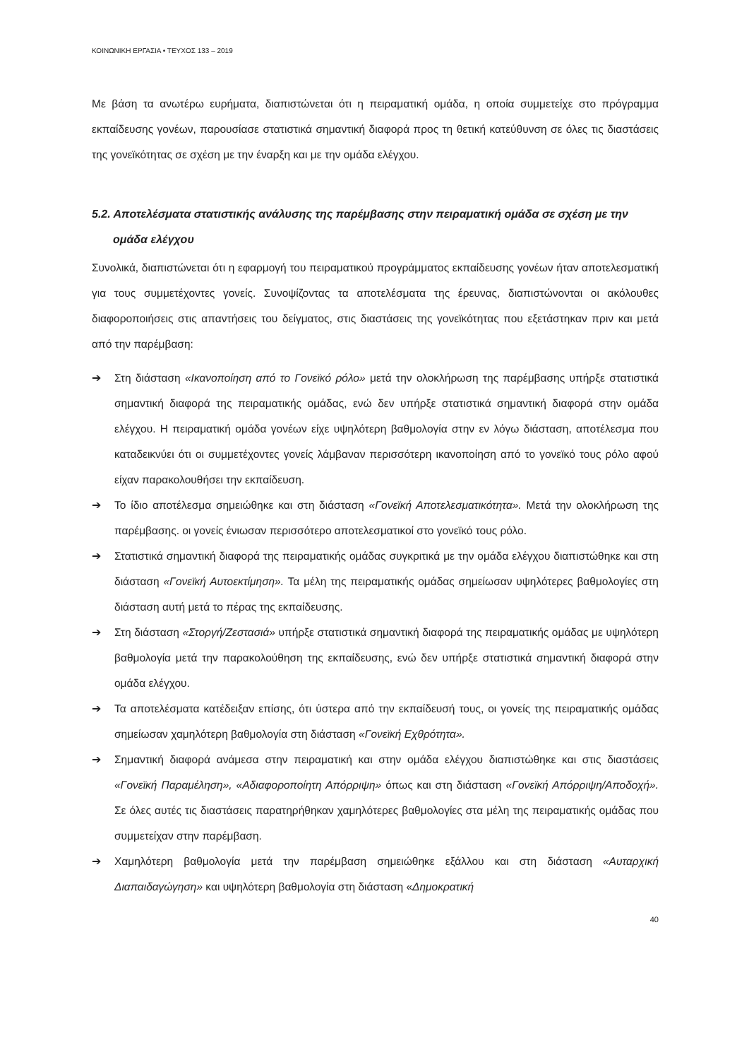ΚΟΙΝΩΝΙΚΗ ΕΡΓΑΣΙΑ • ΤΕΥΧΟΣ 133 – 2019
Με βάση τα ανωτέρω ευρήματα, διαπιστώνεται ότι η πειραματική ομάδα, η οποία συμμετείχε στο πρόγραμμα εκπαίδευσης γονέων, παρουσίασε στατιστικά σημαντική διαφορά προς τη θετική κατεύθυνση σε όλες τις διαστάσεις της γονεϊκότητας σε σχέση με την έναρξη και με την ομάδα ελέγχου.
5.2. Αποτελέσματα στατιστικής ανάλυσης της παρέμβασης στην πειραματική ομάδα σε σχέση με την ομάδα ελέγχου
Συνολικά, διαπιστώνεται ότι η εφαρμογή του πειραματικού προγράμματος εκπαίδευσης γονέων ήταν αποτελεσματική για τους συμμετέχοντες γονείς. Συνοψίζοντας τα αποτελέσματα της έρευνας, διαπιστώνονται οι ακόλουθες διαφοροποιήσεις στις απαντήσεις του δείγματος, στις διαστάσεις της γονεϊκότητας που εξετάστηκαν πριν και μετά από την παρέμβαση:
➔ Στη διάσταση «Ικανοποίηση από το Γονεϊκό ρόλο» μετά την ολοκλήρωση της παρέμβασης υπήρξε στατιστικά σημαντική διαφορά της πειραματικής ομάδας, ενώ δεν υπήρξε στατιστικά σημαντική διαφορά στην ομάδα ελέγχου. Η πειραματική ομάδα γονέων είχε υψηλότερη βαθμολογία στην εν λόγω διάσταση, αποτέλεσμα που καταδεικνύει ότι οι συμμετέχοντες γονείς λάμβαναν περισσότερη ικανοποίηση από το γονεϊκό τους ρόλο αφού είχαν παρακολουθήσει την εκπαίδευση.
➔ Το ίδιο αποτέλεσμα σημειώθηκε και στη διάσταση «Γονεϊκή Αποτελεσματικότητα». Μετά την ολοκλήρωση της παρέμβασης. οι γονείς ένιωσαν περισσότερο αποτελεσματικοί στο γονεϊκό τους ρόλο.
➔ Στατιστικά σημαντική διαφορά της πειραματικής ομάδας συγκριτικά με την ομάδα ελέγχου διαπιστώθηκε και στη διάσταση «Γονεϊκή Αυτοεκτίμηση». Τα μέλη της πειραματικής ομάδας σημείωσαν υψηλότερες βαθμολογίες στη διάσταση αυτή μετά το πέρας της εκπαίδευσης.
➔ Στη διάσταση «Στοργή/Ζεστασιά» υπήρξε στατιστικά σημαντική διαφορά της πειραματικής ομάδας με υψηλότερη βαθμολογία μετά την παρακολούθηση της εκπαίδευσης, ενώ δεν υπήρξε στατιστικά σημαντική διαφορά στην ομάδα ελέγχου.
➔ Τα αποτελέσματα κατέδειξαν επίσης, ότι ύστερα από την εκπαίδευσή τους, οι γονείς της πειραματικής ομάδας σημείωσαν χαμηλότερη βαθμολογία στη διάσταση «Γονεϊκή Εχθρότητα».
➔ Σημαντική διαφορά ανάμεσα στην πειραματική και στην ομάδα ελέγχου διαπιστώθηκε και στις διαστάσεις «Γονεϊκή Παραμέληση», «Αδιαφοροποίητη Απόρριψη» όπως και στη διάσταση «Γονεϊκή Απόρριψη/Αποδοχή». Σε όλες αυτές τις διαστάσεις παρατηρήθηκαν χαμηλότερες βαθμολογίες στα μέλη της πειραματικής ομάδας που συμμετείχαν στην παρέμβαση.
➔ Χαμηλότερη βαθμολογία μετά την παρέμβαση σημειώθηκε εξάλλου και στη διάσταση «Αυταρχική Διαπαιδαγώγηση» και υψηλότερη βαθμολογία στη διάσταση «Δημοκρατική
40